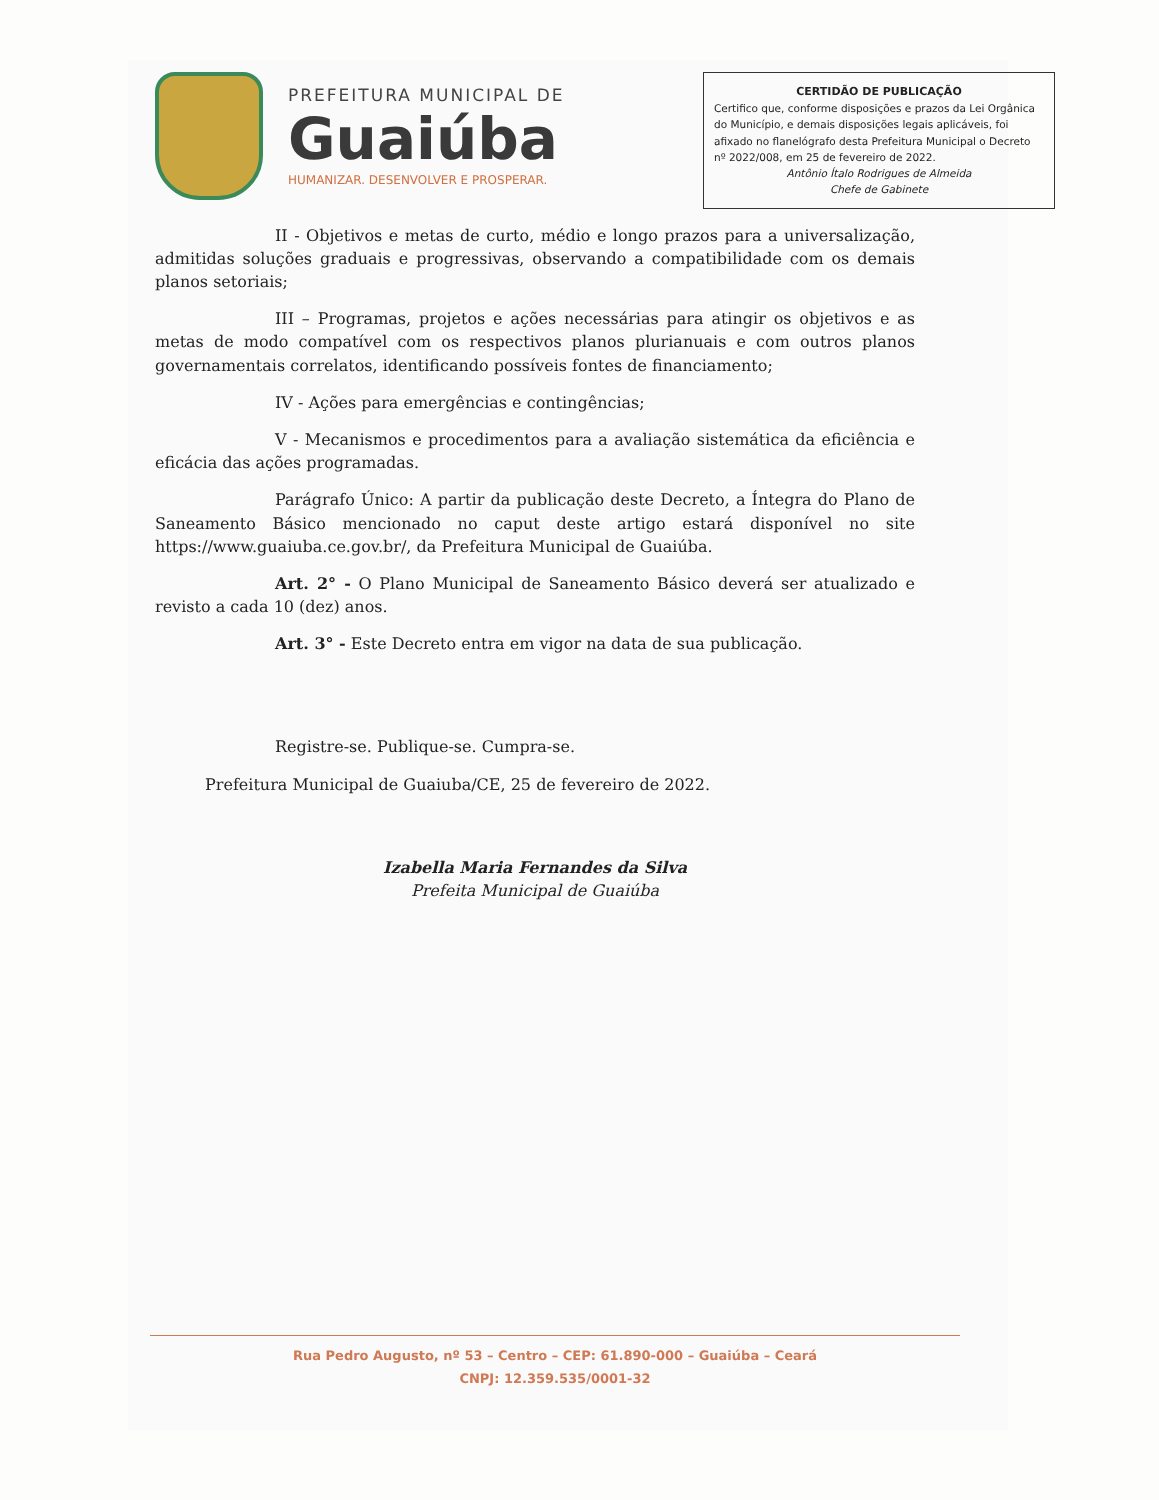PREFEITURA MUNICIPAL DE
Guaiúba
HUMANIZAR. DESENVOLVER E PROSPERAR.
CERTIDÃO DE PUBLICAÇÃO
Certifico que, conforme disposições e prazos da Lei Orgânica do Município, e demais disposições legais aplicáveis, foi afixado no flanelógrafo desta Prefeitura Municipal o Decreto nº 2022/008, em 25 de fevereiro de 2022.
Antônio Ítalo Rodrigues de Almeida
Chefe de Gabinete
II - Objetivos e metas de curto, médio e longo prazos para a universalização, admitidas soluções graduais e progressivas, observando a compatibilidade com os demais planos setoriais;
III – Programas, projetos e ações necessárias para atingir os objetivos e as metas de modo compatível com os respectivos planos plurianuais e com outros planos governamentais correlatos, identificando possíveis fontes de financiamento;
IV - Ações para emergências e contingências;
V - Mecanismos e procedimentos para a avaliação sistemática da eficiência e eficácia das ações programadas.
Parágrafo Único: A partir da publicação deste Decreto, a Íntegra do Plano de Saneamento Básico mencionado no caput deste artigo estará disponível no site https://www.guaiuba.ce.gov.br/, da Prefeitura Municipal de Guaiúba.
Art. 2° - O Plano Municipal de Saneamento Básico deverá ser atualizado e revisto a cada 10 (dez) anos.
Art. 3° - Este Decreto entra em vigor na data de sua publicação.
Registre-se. Publique-se. Cumpra-se.
Prefeitura Municipal de Guaiuba/CE, 25 de fevereiro de 2022.
Izabella Maria Fernandes da Silva
Prefeita Municipal de Guaiúba
Rua Pedro Augusto, nº 53 – Centro – CEP: 61.890-000 – Guaiúba – Ceará
CNPJ: 12.359.535/0001-32